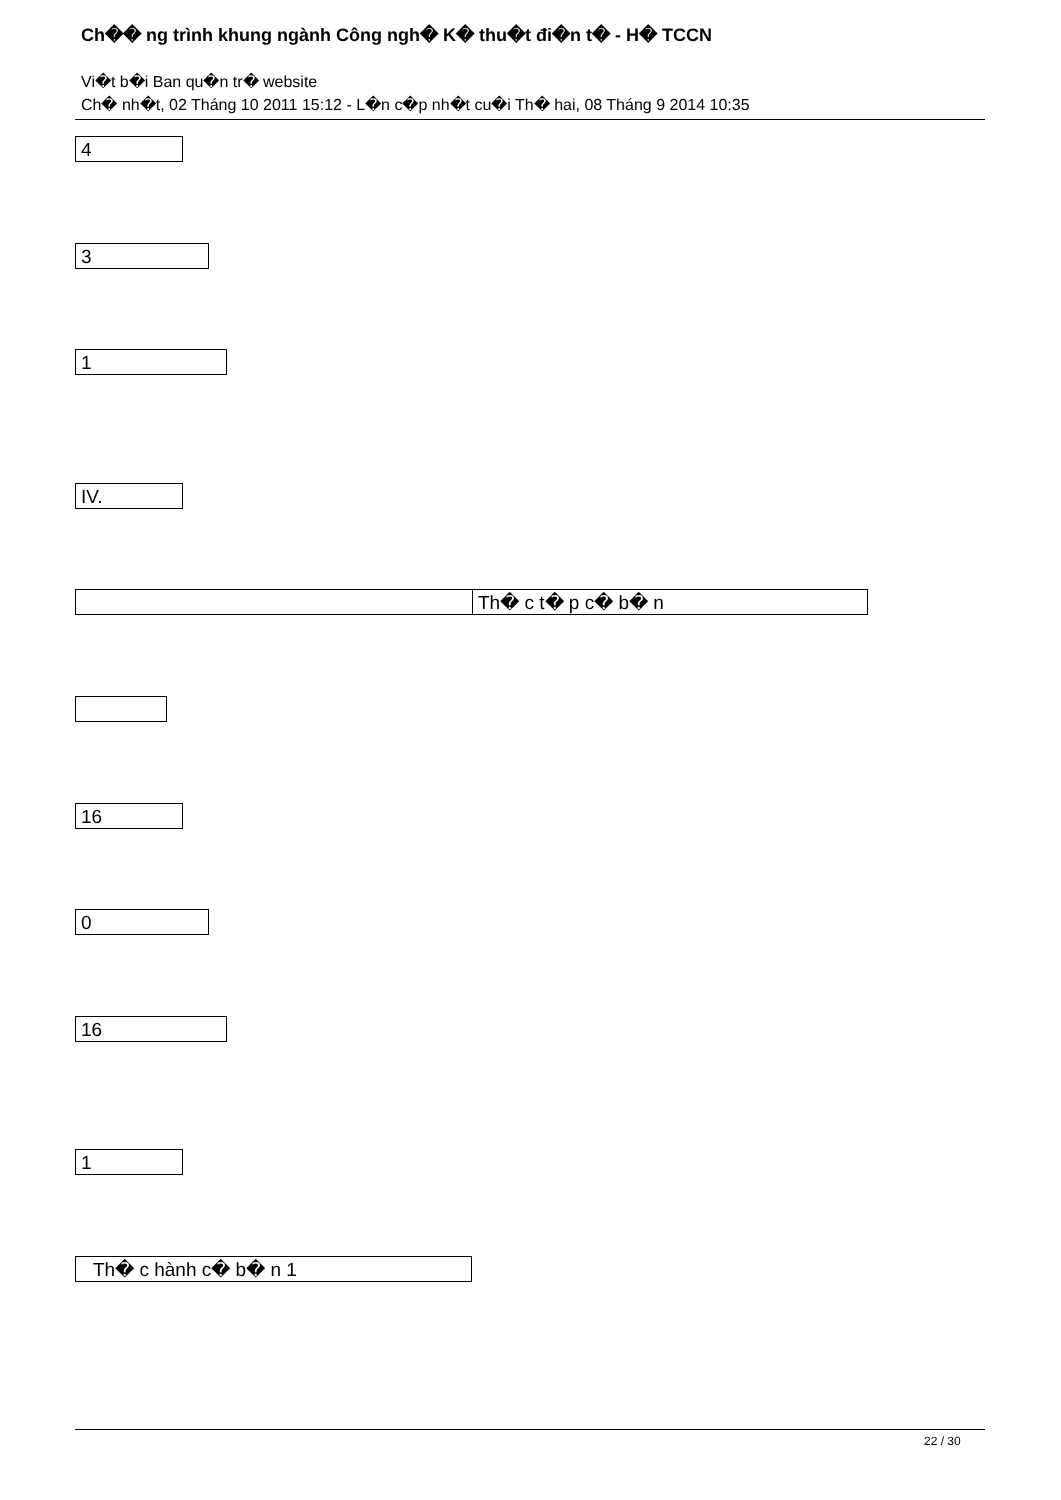Ch�� ng trình khung ngành Công ngh� K� thu�t đi�n t� - H� TCCN
Vi�t b�i Ban qu�n tr� website
Ch� nh�t, 02 Tháng 10 2011 15:12 - L�n c�p nh�t cu�i Th� hai, 08 Tháng 9 2014 10:35
4
3
1
IV.
Th� c t� p c� b� n
16
0
16
1
Th� c hành c� b� n 1
22 / 30